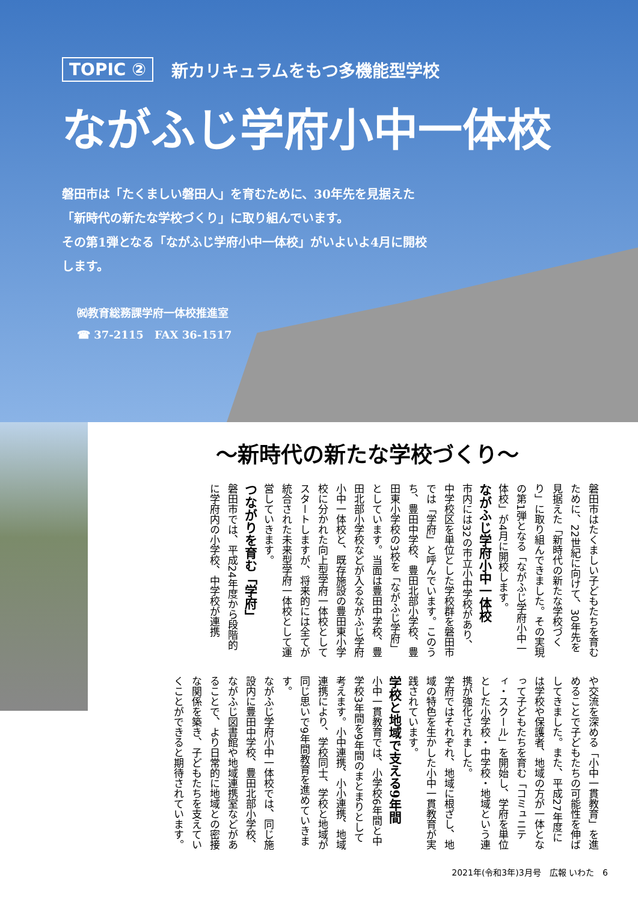TOPIC ② 新カリキュラムをもつ多機能型学校
ながふじ学府小中一体校
磐田市は「たくましい磐田人」を育むために、30年先を見据えた「新時代の新たな学校づくり」に取り組んでいます。
その第1弾となる「ながふじ学府小中一体校」がいよいよ4月に開校します。
㈷教育総務課学府一体校推進室
☎ 37-2115　FAX 36-1517
～新時代の新たな学校づくり～
磐田市はたくましい子どもたちを育むために、22世紀に向けて、30年先を見据えた「新時代の新たな学校づくり」に取り組んできました。その実現の第1弾となる「ながふじ学府小中一体校」が4月に開校します。
ながふじ学府小中一体校
市内には32の市立小中学校があり、中学校区を単位とした学校群を磐田市では「学府」と呼んでいます。このうち、豊田中学校、豊田北部小学校、豊田東小学校の3校を「ながふじ学府」としています。当面は豊田中学校、豊田北部小学校などが入るながふじ学府小中一体校と、既存施設の豊田東小学校に分かれた向上型学府一体校としてスタートしますが、将来的には全てが統合された未来型学府一体校として運営していきます。
つながりを育む「学府」
磐田市では、平成24年度から段階的に学府内の小学校、中学校が連携
や交流を深める「小中一貫教育」を進めることで子どもたちの可能性を伸ばしてきました。また、平成27年度には学校や保護者、地域の方が一体となって子どもたちを育む「コミュニティ・スクール」を開始し、学府を単位とした小学校・中学校・地域という連携が強化されました。
学府ではそれぞれ、地域に根ざし、地域の特色を生かした小中一貫教育が実践されています。
学校と地域で支える9年間
小中一貫教育では、小学校6年間と中学校3年間を9年間のまとまりとして考えます。小中連携、小小連携、地域連携により、学校同士、学校と地域が同じ思いで9年間教育を進めていきます。
ながふじ学府小中一体校では、同じ施設内に豊田中学校、豊田北部小学校、ながふじ図書館や地域連携室などがあることで、より日常的に地域との密接な関係を築き、子どもたちを支えていくことができると期待されています。
2021年(令和3年)3月号　広報 いわた　6